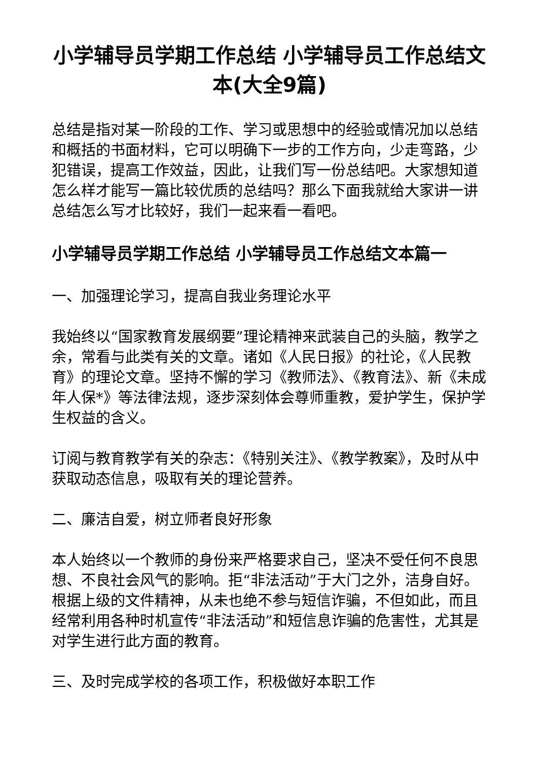小学辅导员学期工作总结 小学辅导员工作总结文本(大全9篇)
总结是指对某一阶段的工作、学习或思想中的经验或情况加以总结和概括的书面材料，它可以明确下一步的工作方向，少走弯路，少犯错误，提高工作效益，因此，让我们写一份总结吧。大家想知道怎么样才能写一篇比较优质的总结吗？那么下面我就给大家讲一讲总结怎么写才比较好，我们一起来看一看吧。
小学辅导员学期工作总结 小学辅导员工作总结文本篇一
一、加强理论学习，提高自我业务理论水平
我始终以“国家教育发展纲要”理论精神来武装自己的头脑，教学之余，常看与此类有关的文章。诸如《人民日报》的社论，《人民教育》的理论文章。坚持不懈的学习《教师法》、《教育法》、新《未成年人保*》等法律法规，逐步深刻体会尊师重教，爱护学生，保护学生权益的含义。
订阅与教育教学有关的杂志：《特别关注》、《教学教案》，及时从中获取动态信息，吸取有关的理论营养。
二、廉洁自爱，树立师者良好形象
本人始终以一个教师的身份来严格要求自己，坚决不受任何不良思想、不良社会风气的影响。拒“非法活动”于大门之外，洁身自好。根据上级的文件精神，从未也绝不参与短信诈骗，不但如此，而且经常利用各种时机宣传“非法活动”和短信息诈骗的危害性，尤其是对学生进行此方面的教育。
三、及时完成学校的各项工作，积极做好本职工作